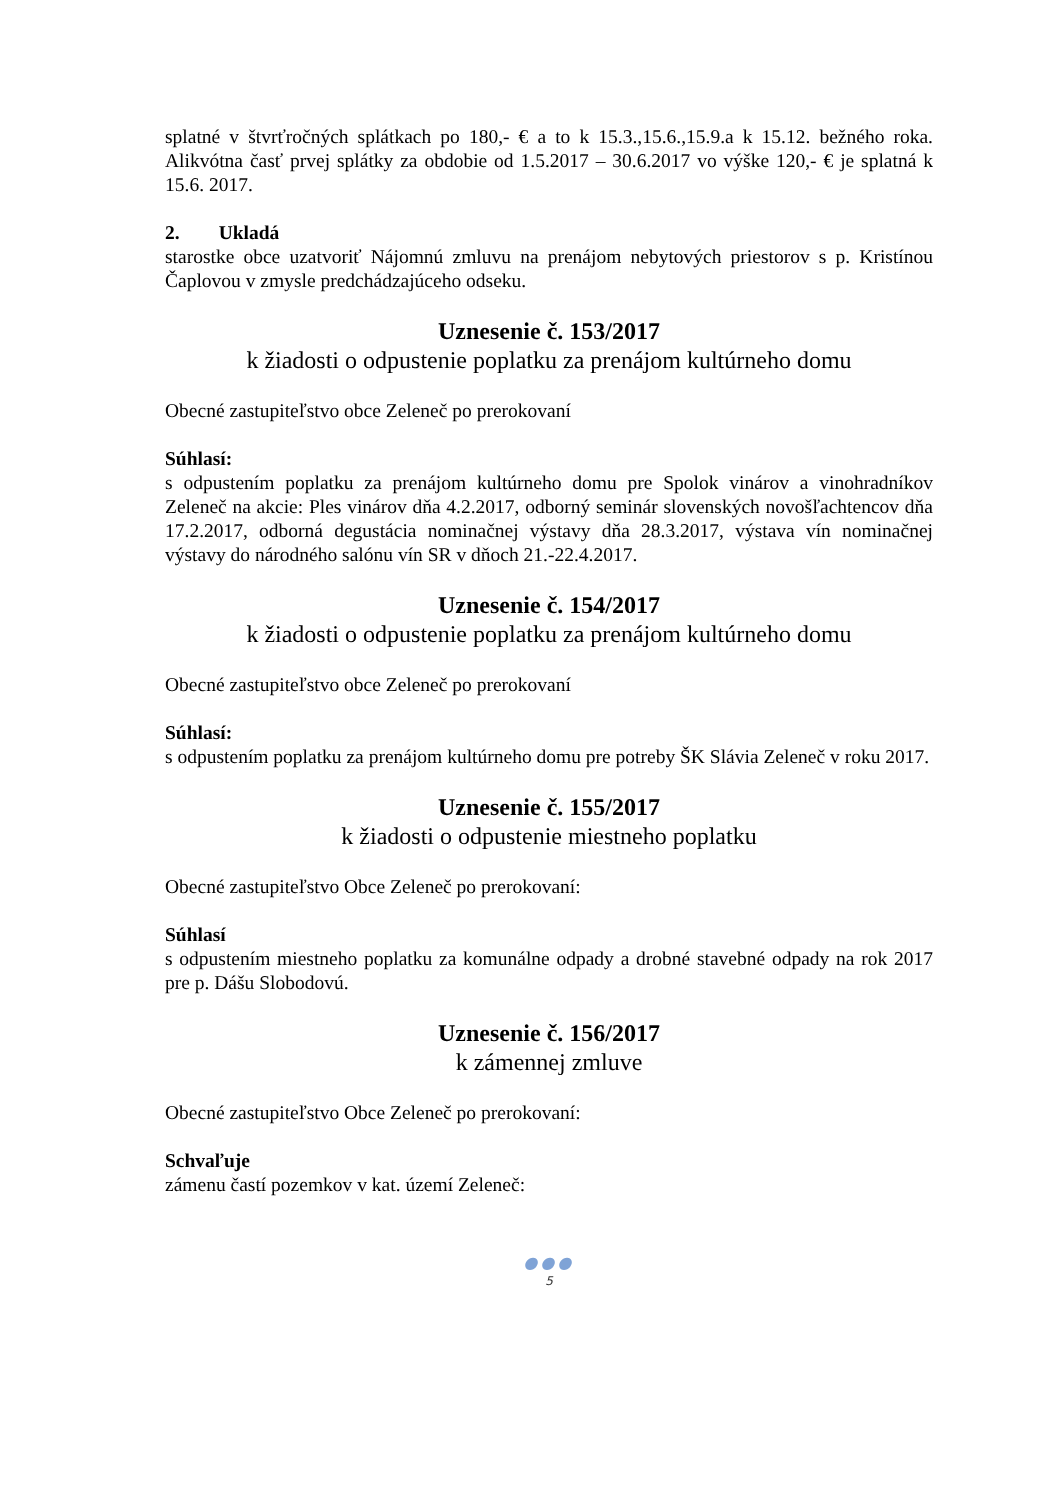splatné v štvrťročných splátkach po 180,- € a to k 15.3.,15.6.,15.9.a k 15.12. bežného roka. Alikvótna časť prvej splátky za obdobie od 1.5.2017 – 30.6.2017 vo výške 120,- € je splatná k 15.6. 2017.
2. Ukladá
starostke obce uzatvoriť Nájomnú zmluvu na prenájom nebytových priestorov s p. Kristínou Čaplovou v zmysle predchádzajúceho odseku.
Uznesenie č. 153/2017
k žiadosti o odpustenie poplatku za prenájom kultúrneho domu
Obecné zastupiteľstvo obce Zeleneč po prerokovaní
Súhlasí:
s odpustením poplatku za prenájom kultúrneho domu pre Spolok vinárov a vinohradníkov Zeleneč na akcie: Ples vinárov dňa 4.2.2017, odborný seminár slovenských novošľachtencov dňa 17.2.2017, odborná degustácia nominačnej výstavy dňa 28.3.2017, výstava vín nominačnej výstavy do národného salónu vín SR v dňoch 21.-22.4.2017.
Uznesenie č. 154/2017
k žiadosti o odpustenie poplatku za prenájom kultúrneho domu
Obecné zastupiteľstvo obce Zeleneč po prerokovaní
Súhlasí:
s odpustením poplatku za prenájom kultúrneho domu pre potreby ŠK Slávia Zeleneč v roku 2017.
Uznesenie č. 155/2017
k žiadosti o odpustenie miestneho poplatku
Obecné zastupiteľstvo Obce Zeleneč po prerokovaní:
Súhlasí
s odpustením miestneho poplatku za komunálne odpady a drobné stavebné odpady na rok 2017 pre p. Dášu Slobodovú.
Uznesenie č. 156/2017
k zámennej zmluve
Obecné zastupiteľstvo Obce Zeleneč po prerokovaní:
Schvaľuje
zámenu častí pozemkov v kat. území Zeleneč:
●●●
5